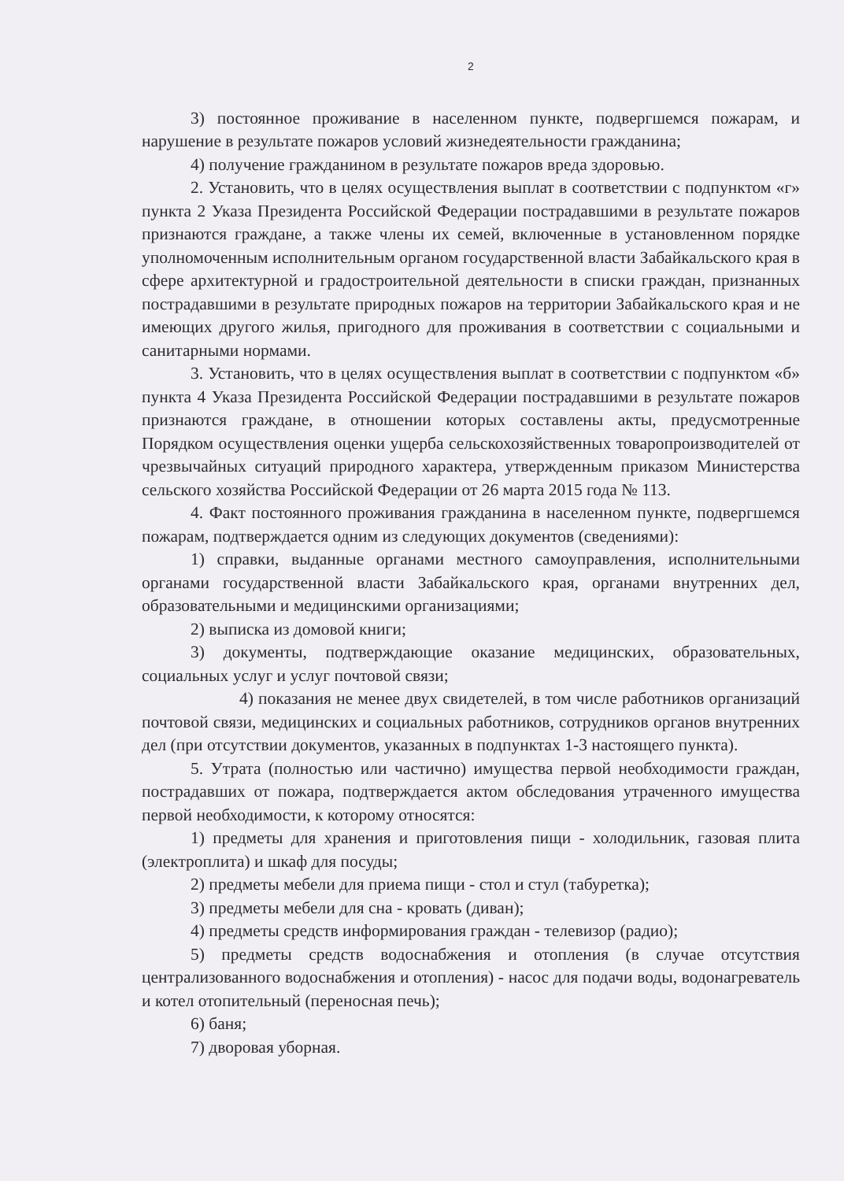2
3) постоянное проживание в населенном пункте, подвергшемся пожарам, и нарушение в результате пожаров условий жизнедеятельности гражданина;
4) получение гражданином в результате пожаров вреда здоровью.
2. Установить, что в целях осуществления выплат в соответствии с подпунктом «г» пункта 2 Указа Президента Российской Федерации пострадавшими в результате пожаров признаются граждане, а также члены их семей, включенные в установленном порядке уполномоченным исполнительным органом государственной власти Забайкальского края в сфере архитектурной и градостроительной деятельности в списки граждан, признанных пострадавшими в результате природных пожаров на территории Забайкальского края и не имеющих другого жилья, пригодного для проживания в соответствии с социальными и санитарными нормами.
3. Установить, что в целях осуществления выплат в соответствии с подпунктом «б» пункта 4 Указа Президента Российской Федерации пострадавшими в результате пожаров признаются граждане, в отношении которых составлены акты, предусмотренные Порядком осуществления оценки ущерба сельскохозяйственных товаропроизводителей от чрезвычайных ситуаций природного характера, утвержденным приказом Министерства сельского хозяйства Российской Федерации от 26 марта 2015 года № 113.
4. Факт постоянного проживания гражданина в населенном пункте, подвергшемся пожарам, подтверждается одним из следующих документов (сведениями):
1) справки, выданные органами местного самоуправления, исполнительными органами государственной власти Забайкальского края, органами внутренних дел, образовательными и медицинскими организациями;
2) выписка из домовой книги;
3) документы, подтверждающие оказание медицинских, образовательных, социальных услуг и услуг почтовой связи;
4) показания не менее двух свидетелей, в том числе работников организаций почтовой связи, медицинских и социальных работников, сотрудников органов внутренних дел (при отсутствии документов, указанных в подпунктах 1-3 настоящего пункта).
5. Утрата (полностью или частично) имущества первой необходимости граждан, пострадавших от пожара, подтверждается актом обследования утраченного имущества первой необходимости, к которому относятся:
1) предметы для хранения и приготовления пищи - холодильник, газовая плита (электроплита) и шкаф для посуды;
2) предметы мебели для приема пищи - стол и стул (табуретка);
3) предметы мебели для сна - кровать (диван);
4) предметы средств информирования граждан - телевизор (радио);
5) предметы средств водоснабжения и отопления (в случае отсутствия централизованного водоснабжения и отопления) - насос для подачи воды, водонагреватель и котел отопительный (переносная печь);
6) баня;
7) дворовая уборная.